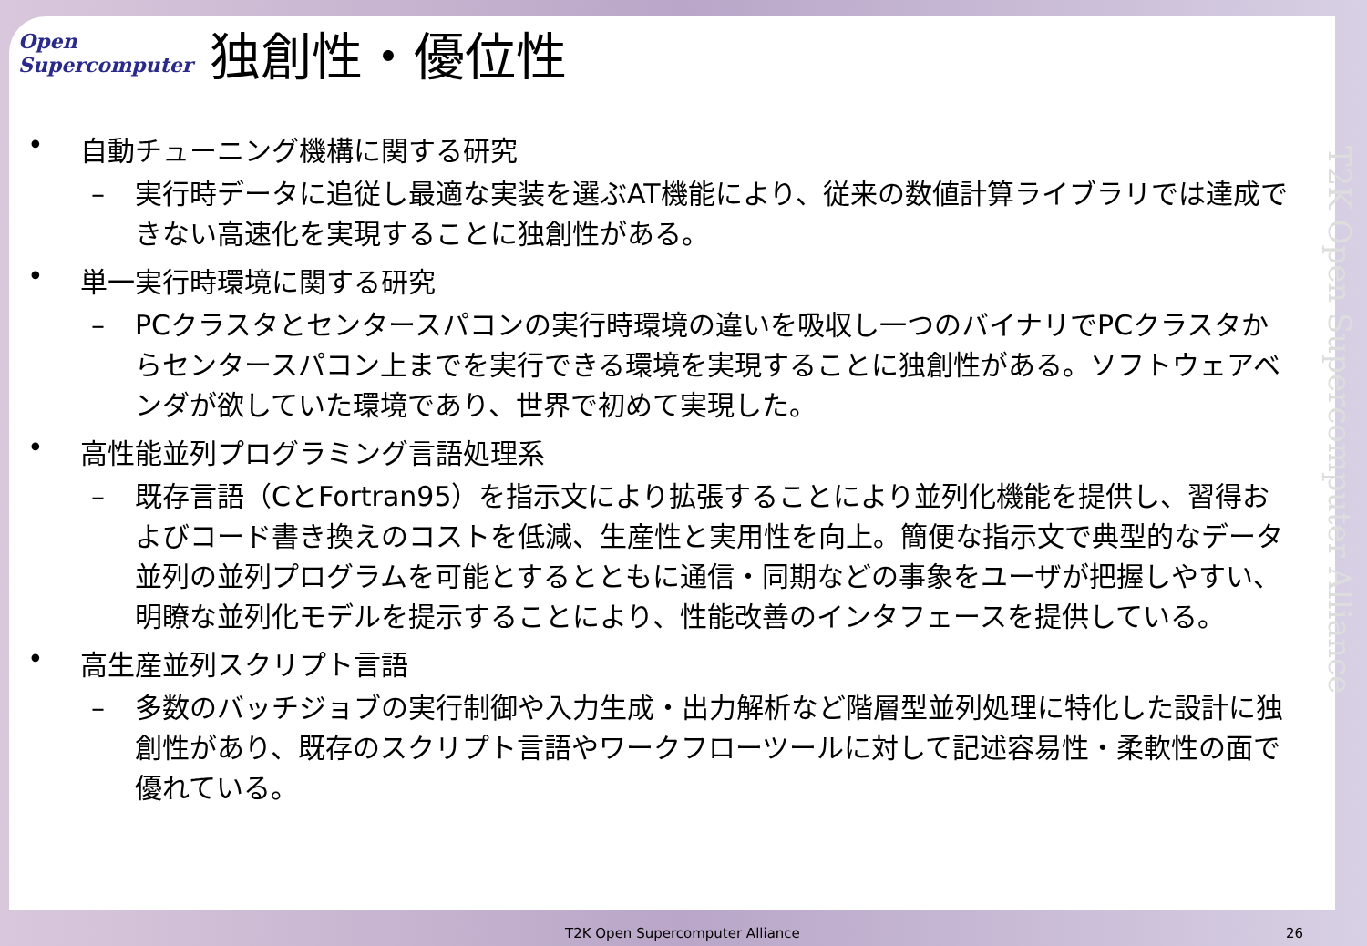Open
Supercomputer
独創性・優位性
T2K Open Supercomputer Alliance
• 自動チューニング機構に関する研究
– 実行時データに追従し最適な実装を選ぶAT機能により、従来の数値計算ライブラリでは達成できない高速化を実現することに独創性がある。
• 単一実行時環境に関する研究
– PCクラスタとセンタースパコンの実行時環境の違いを吸収し一つのバイナリでPCクラスタからセンタースパコン上までを実行できる環境を実現することに独創性がある。ソフトウェアベンダが欲していた環境であり、世界で初めて実現した。
• 高性能並列プログラミング言語処理系
– 既存言語（CとFortran95）を指示文により拡張することにより並列化機能を提供し、習得およびコード書き換えのコストを低減、生産性と実用性を向上。簡便な指示文で典型的なデータ並列の並列プログラムを可能とするとともに通信・同期などの事象をユーザが把握しやすい、明瞭な並列化モデルを提示することにより、性能改善のインタフェースを提供している。
• 高生産並列スクリプト言語
– 多数のバッチジョブの実行制御や入力生成・出力解析など階層型並列処理に特化した設計に独創性があり、既存のスクリプト言語やワークフローツールに対して記述容易性・柔軟性の面で優れている。
T2K Open Supercomputer Alliance 26